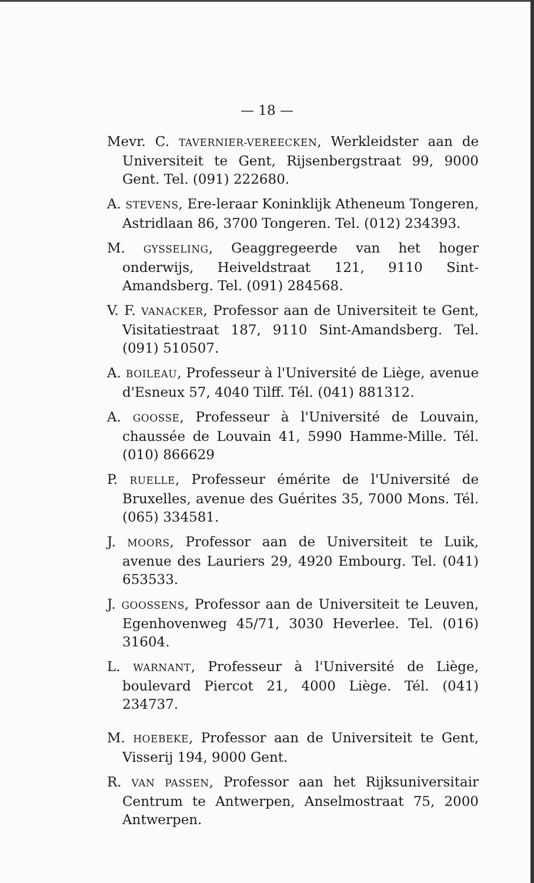— 18 —
Mevr. C. TAVERNIER-VEREECKEN, Werkleidster aan de Universiteit te Gent, Rijsenbergstraat 99, 9000 Gent. Tel. (091) 222680.
A. STEVENS, Ere-leraar Koninklijk Atheneum Tongeren, Astridlaan 86, 3700 Tongeren. Tel. (012) 234393.
M. GYSSELING, Geaggregeerde van het hoger onderwijs, Heiveldstraat 121, 9110 Sint-Amandsberg. Tel. (091) 284568.
V. F. VANACKER, Professor aan de Universiteit te Gent, Visitatiestraat 187, 9110 Sint-Amandsberg. Tel. (091) 510507.
A. BOILEAU, Professeur à l'Université de Liège, avenue d'Esneux 57, 4040 Tilff. Tél. (041) 881312.
A. GOOSSE, Professeur à l'Université de Louvain, chaussée de Louvain 41, 5990 Hamme-Mille. Tél. (010) 866629
P. RUELLE, Professeur émérite de l'Université de Bruxelles, avenue des Guérites 35, 7000 Mons. Tél. (065) 334581.
J. MOORS, Professor aan de Universiteit te Luik, avenue des Lauriers 29, 4920 Embourg. Tel. (041) 653533.
J. GOOSSENS, Professor aan de Universiteit te Leuven, Egenhovenweg 45/71, 3030 Heverlee. Tel. (016) 31604.
L. WARNANT, Professeur à l'Université de Liège, boulevard Piercot 21, 4000 Liège. Tél. (041) 234737.
M. HOEBEKE, Professor aan de Universiteit te Gent, Visserij 194, 9000 Gent.
R. VAN PASSEN, Professor aan het Rijksuniversitair Centrum te Antwerpen, Anselmostraat 75, 2000 Antwerpen.